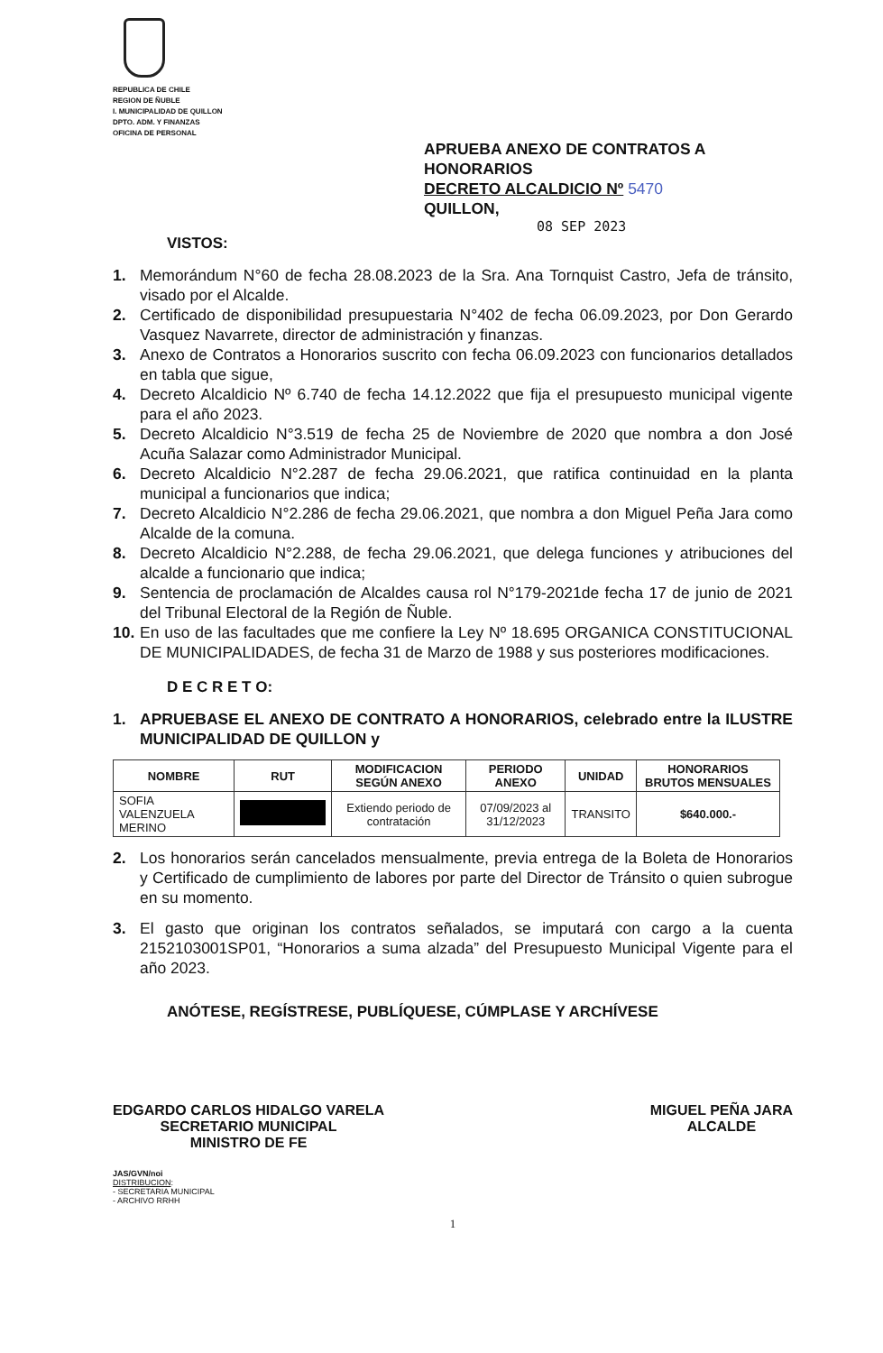REPUBLICA DE CHILE
REGION DE ÑUBLE
I. MUNICIPALIDAD DE QUILLON
DPTO. ADM. Y FINANZAS
OFICINA DE PERSONAL
APRUEBA ANEXO DE CONTRATOS A HONORARIOS
DECRETO ALCALDICIO Nº 5470
QUILLON,
08 SEP 2023
VISTOS:
1. Memorándum N°60 de fecha 28.08.2023 de la Sra. Ana Tornquist Castro, Jefa de tránsito, visado por el Alcalde.
2. Certificado de disponibilidad presupuestaria N°402 de fecha 06.09.2023, por Don Gerardo Vasquez Navarrete, director de administración y finanzas.
3. Anexo de Contratos a Honorarios suscrito con fecha 06.09.2023 con funcionarios detallados en tabla que sigue,
4. Decreto Alcaldicio Nº 6.740 de fecha 14.12.2022 que fija el presupuesto municipal vigente para el año 2023.
5. Decreto Alcaldicio N°3.519 de fecha 25 de Noviembre de 2020 que nombra a don José Acuña Salazar como Administrador Municipal.
6. Decreto Alcaldicio N°2.287 de fecha 29.06.2021, que ratifica continuidad en la planta municipal a funcionarios que indica;
7. Decreto Alcaldicio N°2.286 de fecha 29.06.2021, que nombra a don Miguel Peña Jara como Alcalde de la comuna.
8. Decreto Alcaldicio N°2.288, de fecha 29.06.2021, que delega funciones y atribuciones del alcalde a funcionario que indica;
9. Sentencia de proclamación de Alcaldes causa rol N°179-2021de fecha 17 de junio de 2021 del Tribunal Electoral de la Región de Ñuble.
10. En uso de las facultades que me confiere la Ley Nº 18.695 ORGANICA CONSTITUCIONAL DE MUNICIPALIDADES, de fecha 31 de Marzo de 1988 y sus posteriores modificaciones.
D E C R E T O:
1. APRUEBASE EL ANEXO DE CONTRATO A HONORARIOS, celebrado entre la ILUSTRE MUNICIPALIDAD DE QUILLON y
| NOMBRE | RUT | MODIFICACION SEGÚN ANEXO | PERIODO ANEXO | UNIDAD | HONORARIOS BRUTOS MENSUALES |
| --- | --- | --- | --- | --- | --- |
| SOFIA VALENZUELA MERINO | | Extiendo periodo de contratación | 07/09/2023 al 31/12/2023 | TRANSITO | $640.000.- |
2. Los honorarios serán cancelados mensualmente, previa entrega de la Boleta de Honorarios y Certificado de cumplimiento de labores por parte del Director de Tránsito o quien subrogue en su momento.
3. El gasto que originan los contratos señalados, se imputará con cargo a la cuenta 2152103001SP01, “Honorarios a suma alzada” del Presupuesto Municipal Vigente para el año 2023.
ANÓTESE, REGÍSTRESE, PUBLÍQUESE, CÚMPLASE Y ARCHÍVESE
EDGARDO CARLOS HIDALGO VARELA
SECRETARIO MUNICIPAL
MINISTRO DE FE
MIGUEL PEÑA JARA
ALCALDE
JAS/GVN/noi
DISTRIBUCION:
- SECRETARIA MUNICIPAL
- ARCHIVO RRHH
1